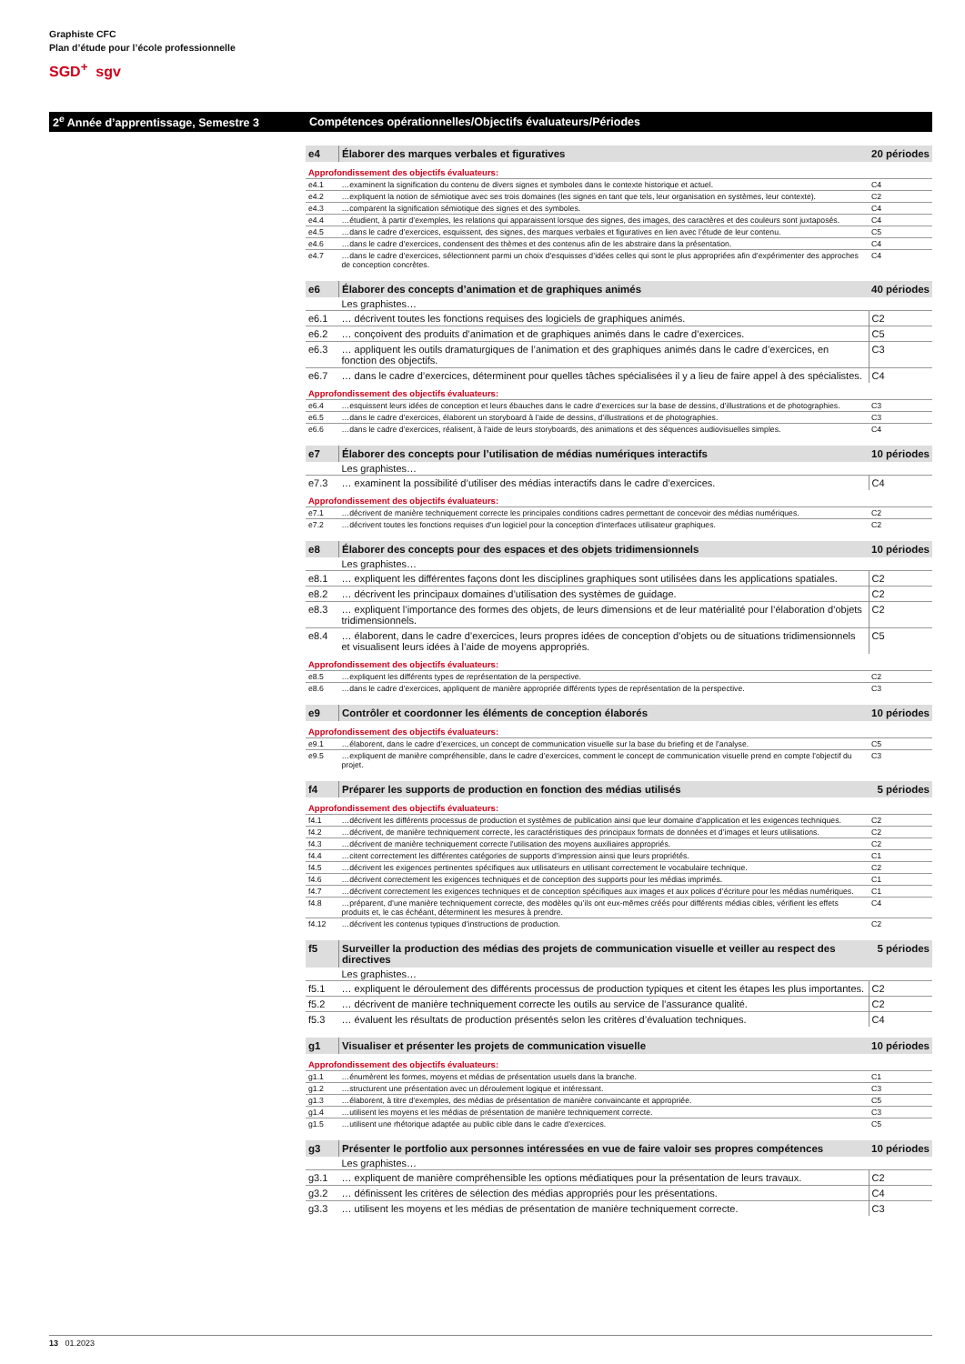Graphiste CFC
Plan d’étude pour l’école professionnelle
SGD<sup>+</sup> sgv
2<sup>e</sup> Année d’apprentissage, Semestre 3 Compétences opérationnelles/Objectifs évaluateurs/Périodes
| e4 | Élaborer des marques verbales et figuratives | 20 périodes |
| Approfondissement des objectifs évaluateurs: | | |
| e4.1 | …examinent la signification du contenu de divers signes et symboles dans le contexte historique et actuel. | C4 |
| e4.2 | …expliquent la notion de sémiotique avec ses trois domaines (les signes en tant que tels, leur organisation en systèmes, leur contexte). | C2 |
| e4.3 | …comparent la signification sémiotique des signes et des symboles. | C4 |
| e4.4 | …étudient, à partir d’exemples, les relations qui apparaissent lorsque des signes, des images, des caractères et des couleurs sont juxtaposés. | C4 |
| e4.5 | …dans le cadre d’exercices, esquissent, des signes, des marques verbales et figuratives en lien avec l’étude de leur contenu. | C5 |
| e4.6 | …dans le cadre d’exercices, condensent des thèmes et des contenus afin de les abstraire dans la présentation. | C4 |
| e4.7 | …dans le cadre d’exercices, sélectionnent parmi un choix d’esquisses d’idées celles qui sont le plus appropriées afin d’expérimenter des approches de conception concrètes. | C4 |
| e6 | Élaborer des concepts d’animation et de graphiques animés | 40 périodes |
| | Les graphistes… | |
| e6.1 | … décrivent toutes les fonctions requises des logiciels de graphiques animés. | C2 |
| e6.2 | … conçoivent des produits d’animation et de graphiques animés dans le cadre d’exercices. | C5 |
| e6.3 | … appliquent les outils dramaturgiques de l’animation et des graphiques animés dans le cadre d’exercices, en fonction des objectifs. | C3 |
| e6.7 | … dans le cadre d’exercices, déterminent pour quelles tâches spécialisées il y a lieu de faire appel à des spécialistes. | C4 |
| Approfondissement des objectifs évaluateurs: | | |
| e6.4 | …esquissent leurs idées de conception et leurs ébauches dans le cadre d’exercices sur la base de dessins, d’illustrations et de photographies. | C3 |
| e6.5 | …dans le cadre d’exercices, élaborent un storyboard à l’aide de dessins, d’illustrations et de photographies. | C3 |
| e6.6 | …dans le cadre d’exercices, réalisent, à l’aide de leurs storyboards, des animations et des séquences audiovisuelles simples. | C4 |
| e7 | Élaborer des concepts pour l’utilisation de médias numériques interactifs | 10 périodes |
| | Les graphistes… | |
| e7.3 | … examinent la possibilité d’utiliser des médias interactifs dans le cadre d’exercices. | C4 |
| Approfondissement des objectifs évaluateurs: | | |
| e7.1 | …décrivent de manière techniquement correcte les principales conditions cadres permettant de concevoir des médias numériques. | C2 |
| e7.2 | …décrivent toutes les fonctions requises d’un logiciel pour la conception d’interfaces utilisateur graphiques. | C2 |
| e8 | Élaborer des concepts pour des espaces et des objets tridimensionnels | 10 périodes |
| | Les graphistes… | |
| e8.1 | … expliquent les différentes façons dont les disciplines graphiques sont utilisées dans les applications spatiales. | C2 |
| e8.2 | … décrivent les principaux domaines d’utilisation des systèmes de guidage. | C2 |
| e8.3 | … expliquent l’importance des formes des objets, de leurs dimensions et de leur matérialité pour l’élaboration d’objets tridimensionnels. | C2 |
| e8.4 | … élaborent, dans le cadre d’exercices, leurs propres idées de conception d’objets ou de situations tridimensionnels et visualisent leurs idées à l’aide de moyens appropriés. | C5 |
| Approfondissement des objectifs évaluateurs: | | |
| e8.5 | …expliquent les différents types de représentation de la perspective. | C2 |
| e8.6 | …dans le cadre d’exercices, appliquent de manière appropriée différents types de représentation de la perspective. | C3 |
| e9 | Contrôler et coordonner les éléments de conception élaborés | 10 périodes |
| Approfondissement des objectifs évaluateurs: | | |
| e9.1 | …élaborent, dans le cadre d’exercices, un concept de communication visuelle sur la base du briefing et de l’analyse. | C5 |
| e9.5 | …expliquent de manière compréhensible, dans le cadre d’exercices, comment le concept de communication visuelle prend en compte l’objectif du projet. | C3 |
| f4 | Préparer les supports de production en fonction des médias utilisés | 5 périodes |
| Approfondissement des objectifs évaluateurs: | | |
| f4.1 | …décrivent les différents processus de production et systèmes de publication ainsi que leur domaine d’application et les exigences techniques. | C2 |
| f4.2 | …décrivent, de manière techniquement correcte, les caractéristiques des principaux formats de données et d’images et leurs utilisations. | C2 |
| f4.3 | …décrivent de manière techniquement correcte l’utilisation des moyens auxiliaires appropriés. | C2 |
| f4.4 | …citent correctement les différentes catégories de supports d’impression ainsi que leurs propriétés. | C1 |
| f4.5 | …décrivent les exigences pertinentes spécifiques aux utilisateurs en utilisant correctement le vocabulaire technique. | C2 |
| f4.6 | …décrivent correctement les exigences techniques et de conception des supports pour les médias imprimés. | C1 |
| f4.7 | …décrivent correctement les exigences techniques et de conception spécifiques aux images et aux polices d’écriture pour les médias numériques. | C1 |
| f4.8 | …préparent, d’une manière techniquement correcte, des modèles qu’ils ont eux-mêmes créés pour différents médias cibles, vérifient les effets produits et, le cas échéant, déterminent les mesures à prendre. | C4 |
| f4.12 | …décrivent les contenus typiques d’instructions de production. | C2 |
| f5 | Surveiller la production des médias des projets de communication visuelle et veiller au respect des directives | 5 périodes |
| | Les graphistes… | |
| f5.1 | … expliquent le déroulement des différents processus de production typiques et citent les étapes les plus importantes. | C2 |
| f5.2 | … décrivent de manière techniquement correcte les outils au service de l’assurance qualité. | C2 |
| f5.3 | … évaluent les résultats de production présentés selon les critères d’évaluation techniques. | C4 |
| g1 | Visualiser et présenter les projets de communication visuelle | 10 périodes |
| Approfondissement des objectifs évaluateurs: | | |
| g1.1 | …énumèrent les formes, moyens et médias de présentation usuels dans la branche. | C1 |
| g1.2 | …structurent une présentation avec un déroulement logique et intéressant. | C3 |
| g1.3 | …élaborent, à titre d’exemples, des médias de présentation de manière convaincante et appropriée. | C5 |
| g1.4 | …utilisent les moyens et les médias de présentation de manière techniquement correcte. | C3 |
| g1.5 | …utilisent une rhétorique adaptée au public cible dans le cadre d’exercices. | C5 |
| g3 | Présenter le portfolio aux personnes intéressées en vue de faire valoir ses propres compétences | 10 périodes |
| | Les graphistes… | |
| g3.1 | … expliquent de manière compréhensible les options médiatiques pour la présentation de leurs travaux. | C2 |
| g3.2 | … définissent les critères de sélection des médias appropriés pour les présentations. | C4 |
| g3.3 | … utilisent les moyens et les médias de présentation de manière techniquement correcte. | C3 |
13 01.2023